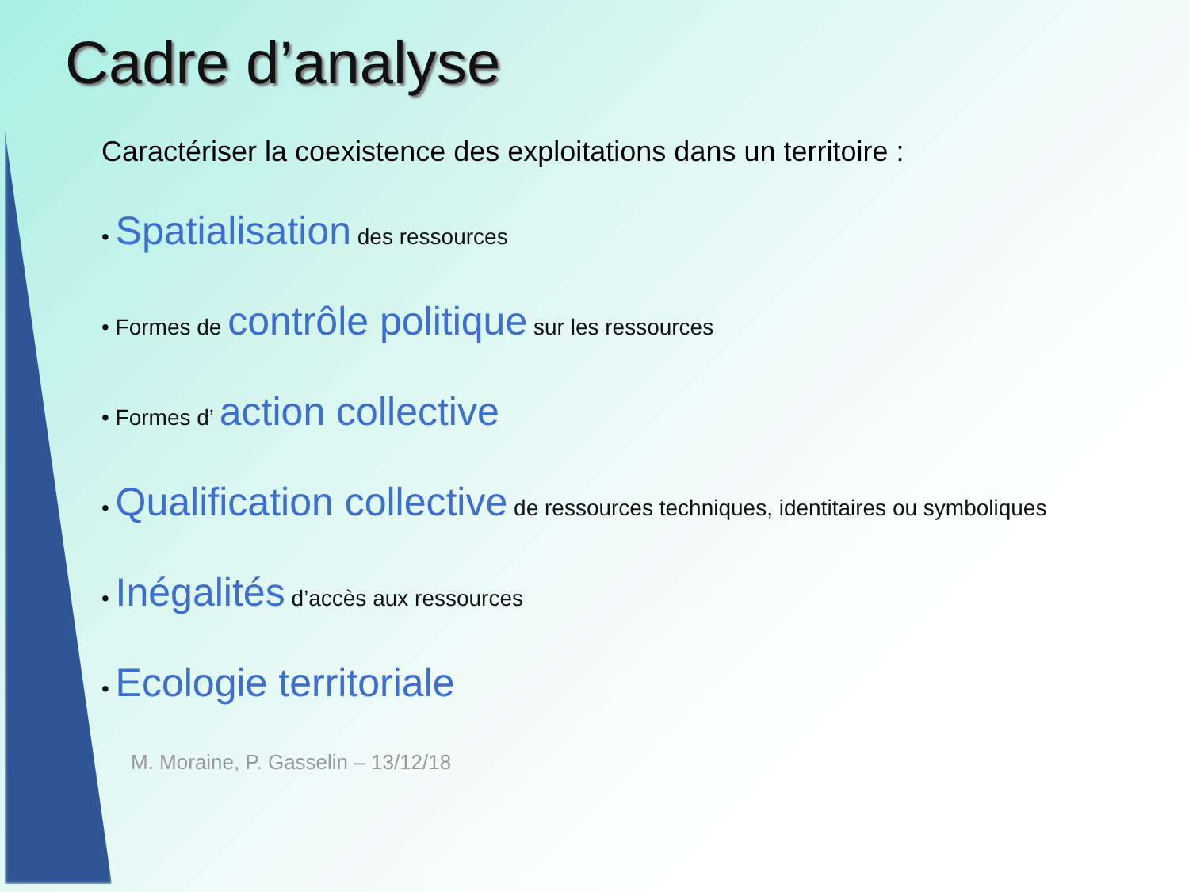Cadre d’analyse
Caractériser la coexistence des exploitations dans un territoire :
• Spatialisation des ressources
• Formes de contrôle politique sur les ressources
• Formes d’ action collective
• Qualification collective de ressources techniques, identitaires ou symboliques
• Inégalités d’accès aux ressources
• Ecologie territoriale
M. Moraine, P. Gasselin – 13/12/18